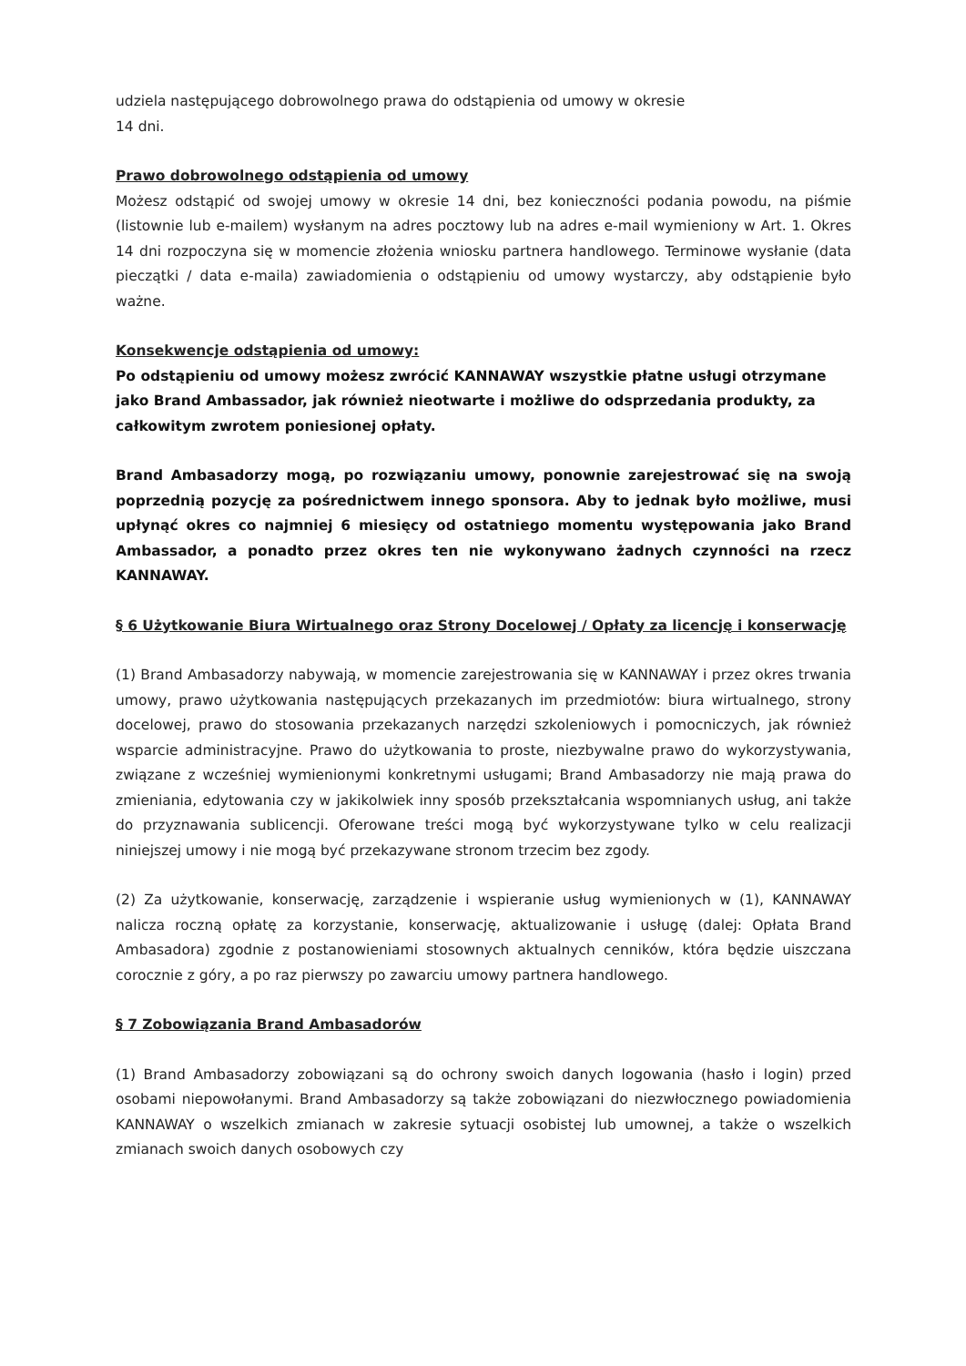udziela następującego dobrowolnego prawa do odstąpienia od umowy w okresie
14 dni.
Prawo dobrowolnego odstąpienia od umowy
Możesz odstąpić od swojej umowy w okresie 14 dni, bez konieczności podania powodu, na piśmie (listownie lub e-mailem) wysłanym na adres pocztowy lub na adres e-mail wymieniony w Art. 1. Okres 14 dni rozpoczyna się w momencie złożenia wniosku partnera handlowego. Terminowe wysłanie (data pieczątki / data e-maila) zawiadomienia o odstąpieniu od umowy wystarczy, aby odstąpienie było ważne.
Konsekwencje odstąpienia od umowy:
Po odstąpieniu od umowy możesz zwrócić KANNAWAY wszystkie płatne usługi otrzymane jako Brand Ambassador, jak również nieotwarte i możliwe do odsprzedania produkty, za całkowitym zwrotem poniesionej opłaty.
Brand Ambasadorzy mogą, po rozwiązaniu umowy, ponownie zarejestrować się na swoją poprzednią pozycję za pośrednictwem innego sponsora. Aby to jednak było możliwe, musi upłynąć okres co najmniej 6 miesięcy od ostatniego momentu występowania jako Brand Ambassador, a ponadto przez okres ten nie wykonywano żadnych czynności na rzecz KANNAWAY.
§ 6 Użytkowanie Biura Wirtualnego oraz Strony Docelowej / Opłaty za licencję i konserwację
(1) Brand Ambasadorzy nabywają, w momencie zarejestrowania się w KANNAWAY i przez okres trwania umowy, prawo użytkowania następujących przekazanych im przedmiotów: biura wirtualnego, strony docelowej, prawo do stosowania przekazanych narzędzi szkoleniowych i pomocniczych, jak również wsparcie administracyjne. Prawo do użytkowania to proste, niezbywalne prawo do wykorzystywania, związane z wcześniej wymienionymi konkretnymi usługami; Brand Ambasadorzy nie mają prawa do zmieniania, edytowania czy w jakikolwiek inny sposób przekształcania wspomnianych usług, ani także do przyznawania sublicencji. Oferowane treści mogą być wykorzystywane tylko w celu realizacji niniejszej umowy i nie mogą być przekazywane stronom trzecim bez zgody.
(2) Za użytkowanie, konserwację, zarządzenie i wspieranie usług wymienionych w (1), KANNAWAY nalicza roczną opłatę za korzystanie, konserwację, aktualizowanie i usługę (dalej: Opłata Brand Ambasadora) zgodnie z postanowieniami stosownych aktualnych cenników, która będzie uiszczana corocznie z góry, a po raz pierwszy po zawarciu umowy partnera handlowego.
§ 7 Zobowiązania Brand Ambasadorów
(1) Brand Ambasadorzy zobowiązani są do ochrony swoich danych logowania (hasło i login) przed osobami niepowołanymi. Brand Ambasadorzy są także zobowiązani do niezwłocznego powiadomienia KANNAWAY o wszelkich zmianach w zakresie sytuacji osobistej lub umownej, a także o wszelkich zmianach swoich danych osobowych czy